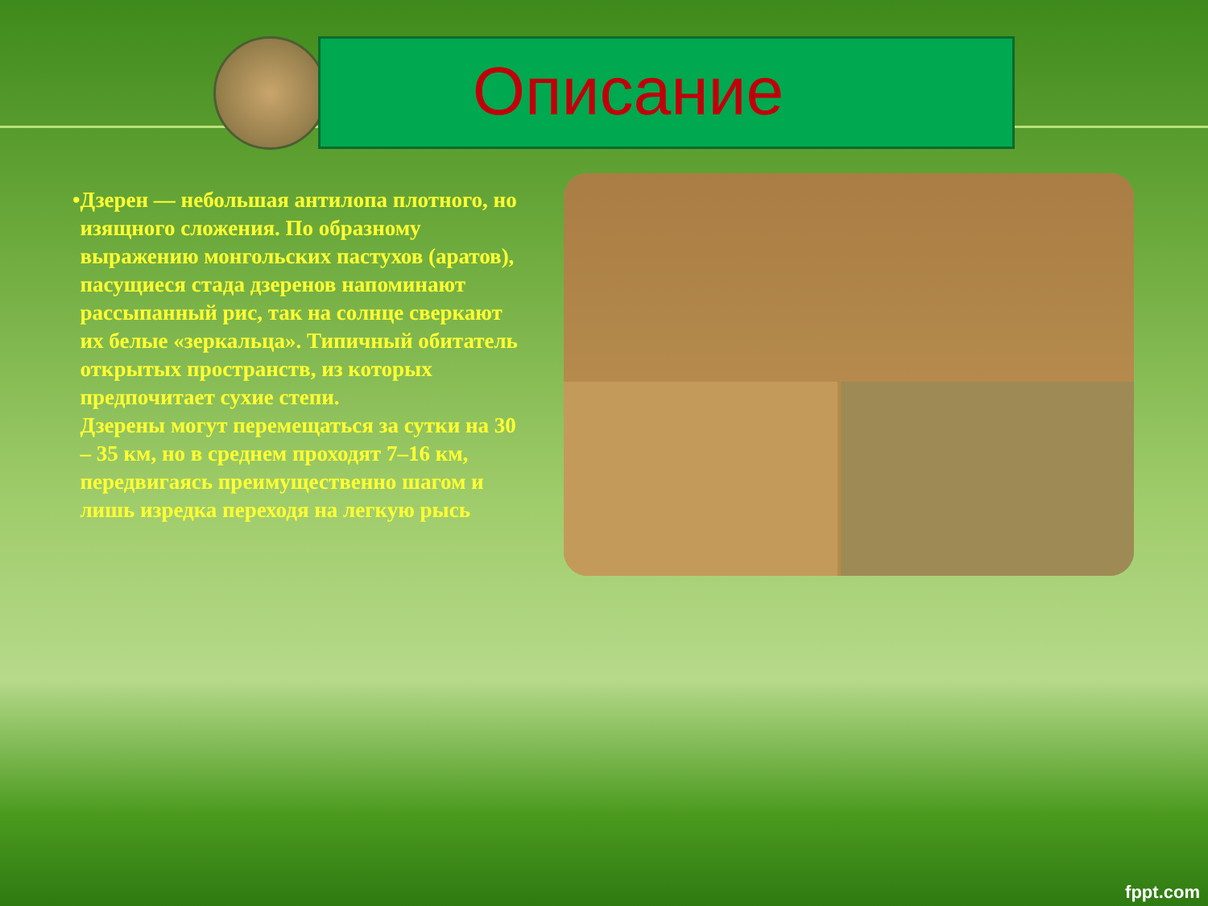Описание
• Дзерен — небольшая антилопа плотного, но изящного сложения. По образному выражению монгольских пастухов (аратов), пасущиеся стада дзеренов напоминают рассыпанный рис, так на солнце сверкают их белые «зеркальца». Типичный обитатель открытых пространств, из которых предпочитает сухие степи.
Дзерены могут перемещаться за сутки на 30 – 35 км, но в среднем проходят 7–16 км, передвигаясь преимущественно шагом и лишь изредка переходя на легкую рысь
fppt.com